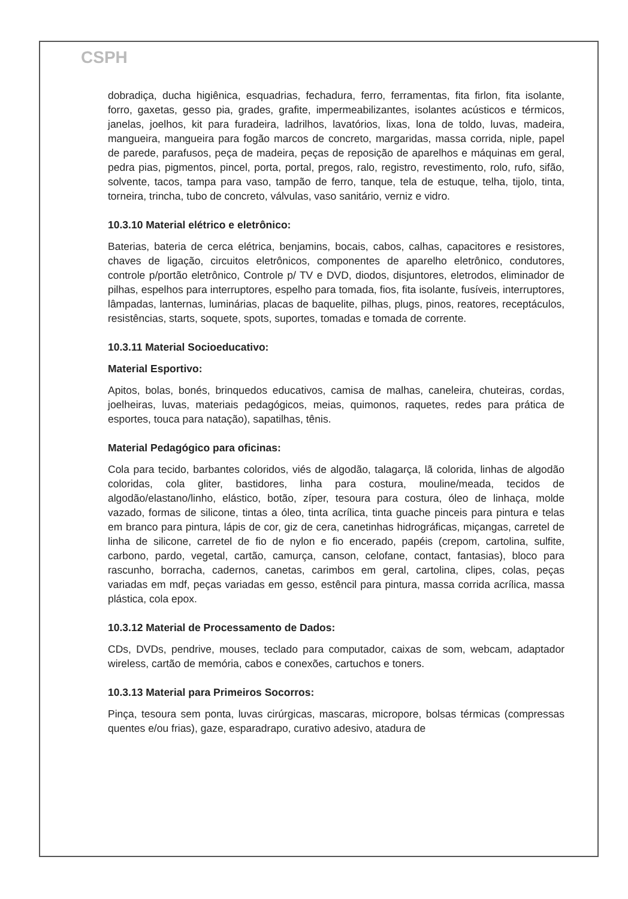CSPH
dobradiça, ducha higiênica, esquadrias, fechadura, ferro, ferramentas, fita firlon, fita isolante, forro, gaxetas, gesso pia, grades, grafite, impermeabilizantes, isolantes acústicos e térmicos, janelas, joelhos, kit para furadeira, ladrilhos, lavatórios, lixas, lona de toldo, luvas, madeira, mangueira, mangueira para fogão marcos de concreto, margaridas, massa corrida, niple, papel de parede, parafusos, peça de madeira, peças de reposição de aparelhos e máquinas em geral, pedra pias, pigmentos, pincel, porta, portal, pregos, ralo, registro, revestimento, rolo, rufo, sifão, solvente, tacos, tampa para vaso, tampão de ferro, tanque, tela de estuque, telha, tijolo, tinta, torneira, trincha, tubo de concreto, válvulas, vaso sanitário, verniz e vidro.
10.3.10 Material elétrico e eletrônico:
Baterias, bateria de cerca elétrica, benjamins, bocais, cabos, calhas, capacitores e resistores, chaves de ligação, circuitos eletrônicos, componentes de aparelho eletrônico, condutores, controle p/portão eletrônico, Controle p/ TV e DVD, diodos, disjuntores, eletrodos, eliminador de pilhas, espelhos para interruptores, espelho para tomada, fios, fita isolante, fusíveis, interruptores, lâmpadas, lanternas, luminárias, placas de baquelite, pilhas, plugs, pinos, reatores, receptáculos, resistências, starts, soquete, spots, suportes, tomadas e tomada de corrente.
10.3.11 Material Socioeducativo:
Material Esportivo:
Apitos, bolas, bonés, brinquedos educativos, camisa de malhas, caneleira, chuteiras, cordas, joelheiras, luvas, materiais pedagógicos, meias, quimonos, raquetes, redes para prática de esportes, touca para natação), sapatilhas, tênis.
Material Pedagógico para oficinas:
Cola para tecido, barbantes coloridos, viés de algodão, talagarça, lã colorida, linhas de algodão coloridas, cola gliter, bastidores, linha para costura, mouline/meada, tecidos de algodão/elastano/linho, elástico, botão, zíper, tesoura para costura, óleo de linhaça, molde vazado, formas de silicone, tintas a óleo, tinta acrílica, tinta guache pinceis para pintura e telas em branco para pintura, lápis de cor, giz de cera, canetinhas hidrográficas, miçangas, carretel de linha de silicone, carretel de fio de nylon e fio encerado, papéis (crepom, cartolina, sulfite, carbono, pardo, vegetal, cartão, camurça, canson, celofane, contact, fantasias), bloco para rascunho, borracha, cadernos, canetas, carimbos em geral, cartolina, clipes, colas, peças variadas em mdf, peças variadas em gesso, estêncil para pintura, massa corrida acrílica, massa plástica, cola epox.
10.3.12 Material de Processamento de Dados:
CDs, DVDs, pendrive, mouses, teclado para computador, caixas de som, webcam, adaptador wireless, cartão de memória, cabos e conexões, cartuchos e toners.
10.3.13 Material para Primeiros Socorros:
Pinça, tesoura sem ponta, luvas cirúrgicas, mascaras, micropore, bolsas térmicas (compressas quentes e/ou frias), gaze, esparadrapo, curativo adesivo, atadura de